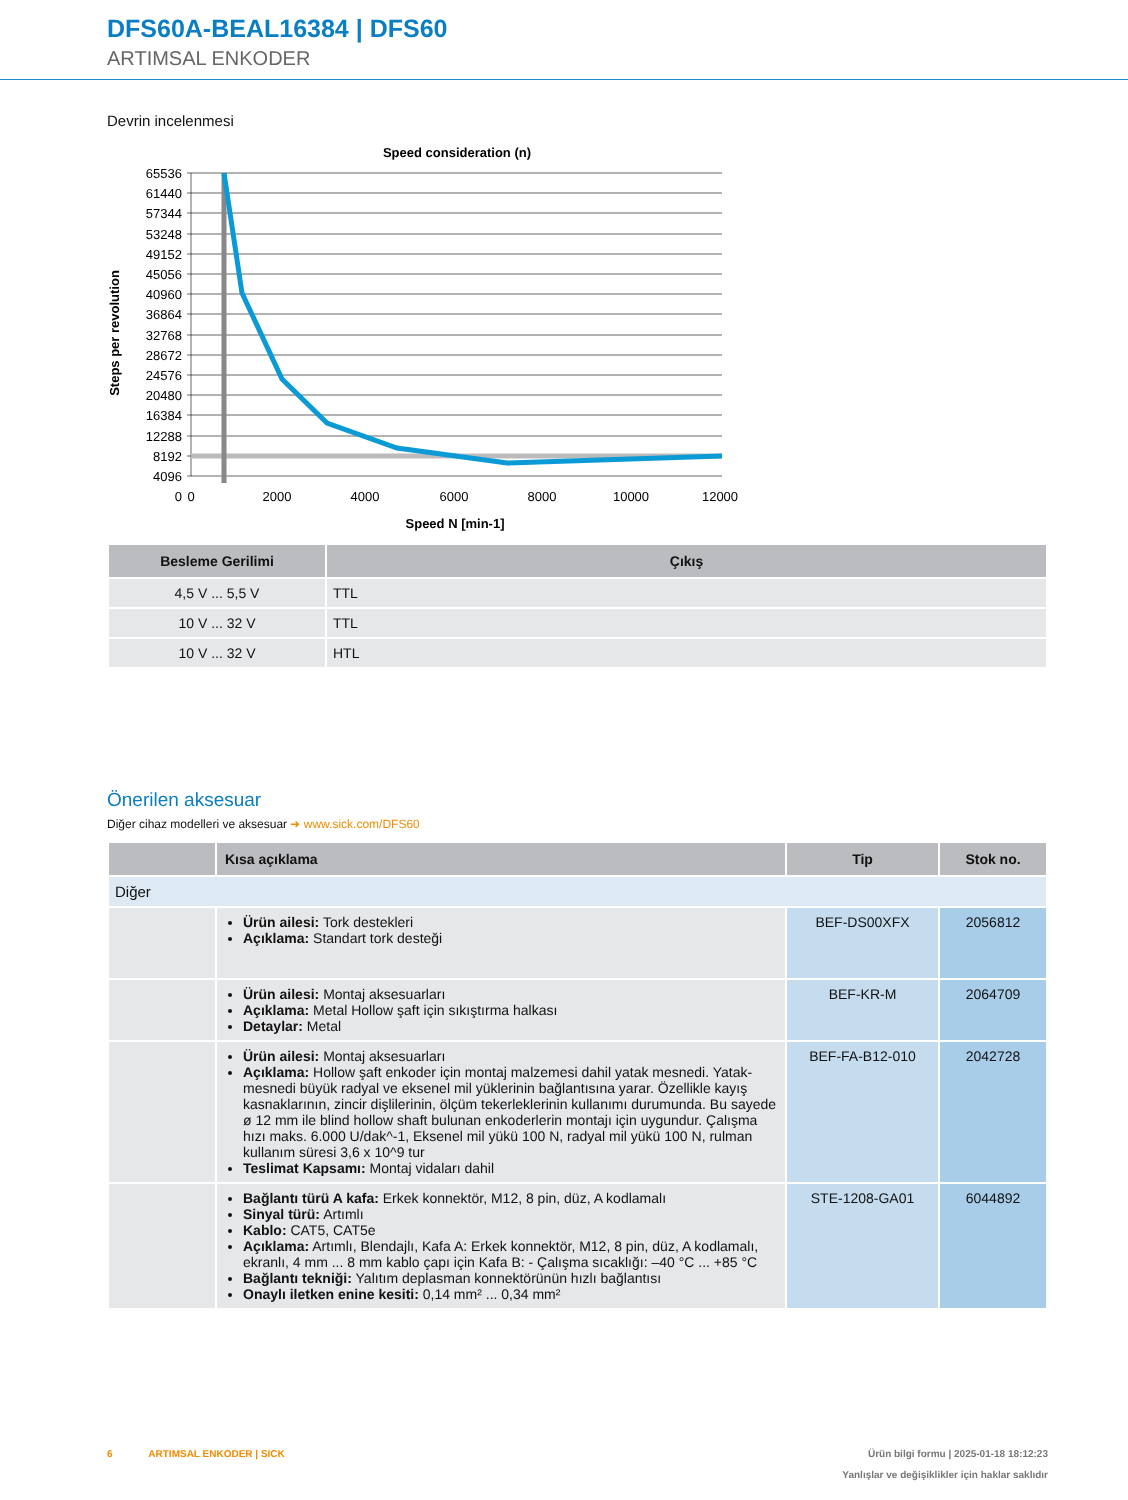DFS60A-BEAL16384 | DFS60
ARTIMSAL ENKODER
Devrin incelenmesi
Speed consideration (n)
65536
61440
57344
53248
49152
45056
40960
36864
32768
28672
24576
20480
16384
12288
8192
4096
0
0
2000
4000
6000
8000
10000
12000
Speed N [min-1]
Steps per revolution
| Besleme Gerilimi | Çıkış |
| --- | --- |
| 4,5 V ... 5,5 V | TTL |
| 10 V ... 32 V | TTL |
| 10 V ... 32 V | HTL |
Önerilen aksesuar
Diğer cihaz modelleri ve aksesuar ➜ www.sick.com/DFS60
| | Kısa açıklama | Tip | Stok no. |
| --- | --- | --- | --- |
| Diğer | | | |
| | Ürün ailesi: Tork destekleri Açıklama: Standart tork desteği | BEF-DS00XFX | 2056812 |
| | Ürün ailesi: Montaj aksesuarları Açıklama: Metal Hollow şaft için sıkıştırma halkası Detaylar: Metal | BEF-KR-M | 2064709 |
| | Ürün ailesi: Montaj aksesuarları Açıklama: Hollow şaft enkoder için montaj malzemesi dahil yatak mesnedi. Yatak­mesnedi büyük radyal ve eksenel mil yüklerinin bağlantısına yarar. Özellikle kayış kasnaklarının, zincir dişlilerinin, ölçüm tekerleklerinin kullanımı durumunda. Bu sayede ø 12 mm ile blind hollow shaft bulunan enkoderlerin montajı için uygundur. Çalışma hızı maks. 6.000 U/dak^-1, Eksenel mil yükü 100 N, radyal mil yükü 100 N, rulman kullanım süresi 3,6 x 10^9 tur Teslimat Kapsamı: Montaj vidaları dahil | BEF-FA-B12-010 | 2042728 |
| | Bağlantı türü A kafa: Erkek konnektör, M12, 8 pin, düz, A kodlamalı Sinyal türü: Artımlı Kablo: CAT5, CAT5e Açıklama: Artımlı, Blendajlı, Kafa A: Erkek konnektör, M12, 8 pin, düz, A kodlamalı, ekranlı, 4 mm ... 8 mm kablo çapı için Kafa B: - Çalışma sıcaklığı: –40 °C ... +85 °C Bağlantı tekniği: Yalıtım deplasman konnektörünün hızlı bağlantısı Onaylı iletken enine kesiti: 0,14 mm² ... 0,34 mm² | STE-1208-GA01 | 6044892 |
6 ARTIMSAL ENKODER | SICK Ürün bilgi formu | 2025-01-18 18:12:23
Yanlışlar ve değişiklikler için haklar saklıdır